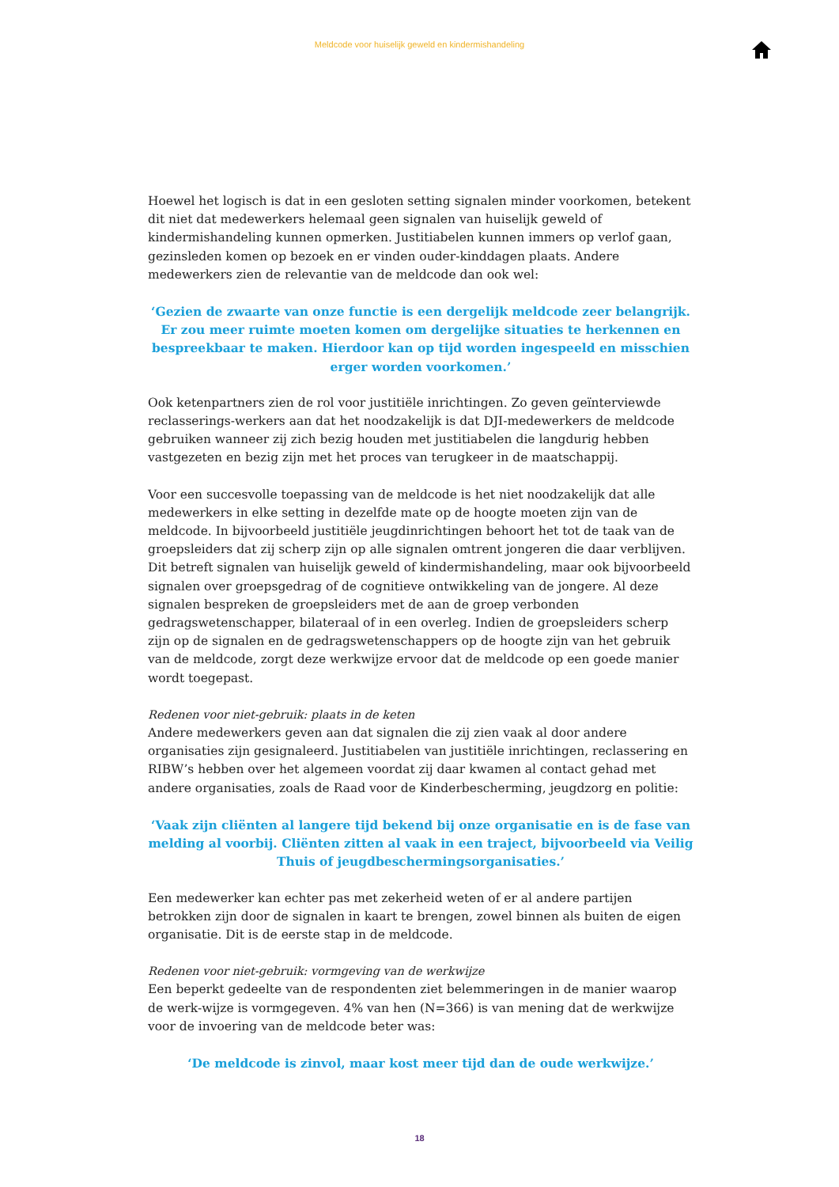Meldcode voor huiselijk geweld en kindermishandeling
Hoewel het logisch is dat in een gesloten setting signalen minder voorkomen, betekent dit niet dat medewerkers helemaal geen signalen van huiselijk geweld of kindermishandeling kunnen opmerken. Justitiabelen kunnen immers op verlof gaan, gezinsleden komen op bezoek en er vinden ouder-kinddagen plaats. Andere medewerkers zien de relevantie van de meldcode dan ook wel:
‘Gezien de zwaarte van onze functie is een dergelijk meldcode zeer belangrijk. Er zou meer ruimte moeten komen om dergelijke situaties te herkennen en bespreekbaar te maken. Hierdoor kan op tijd worden ingespeeld en misschien erger worden voorkomen.’
Ook ketenpartners zien de rol voor justitiële inrichtingen. Zo geven geïnterviewde reclasserings-werkers aan dat het noodzakelijk is dat DJI-medewerkers de meldcode gebruiken wanneer zij zich bezig houden met justitiabelen die langdurig hebben vastgezeten en bezig zijn met het proces van terugkeer in de maatschappij.
Voor een succesvolle toepassing van de meldcode is het niet noodzakelijk dat alle medewerkers in elke setting in dezelfde mate op de hoogte moeten zijn van de meldcode. In bijvoorbeeld justitiële jeugdinrichtingen behoort het tot de taak van de groepsleiders dat zij scherp zijn op alle signalen omtrent jongeren die daar verblijven. Dit betreft signalen van huiselijk geweld of kindermishandeling, maar ook bijvoorbeeld signalen over groepsgedrag of de cognitieve ontwikkeling van de jongere. Al deze signalen bespreken de groepsleiders met de aan de groep verbonden gedragswetenschapper, bilateraal of in een overleg. Indien de groepsleiders scherp zijn op de signalen en de gedragswetenschappers op de hoogte zijn van het gebruik van de meldcode, zorgt deze werkwijze ervoor dat de meldcode op een goede manier wordt toegepast.
Redenen voor niet-gebruik: plaats in de keten
Andere medewerkers geven aan dat signalen die zij zien vaak al door andere organisaties zijn gesignaleerd. Justitiabelen van justitiële inrichtingen, reclassering en RIBW’s hebben over het algemeen voordat zij daar kwamen al contact gehad met andere organisaties, zoals de Raad voor de Kinderbescherming, jeugdzorg en politie:
‘Vaak zijn cliënten al langere tijd bekend bij onze organisatie en is de fase van melding al voorbij. Cliënten zitten al vaak in een traject, bijvoorbeeld via Veilig Thuis of jeugdbeschermingsorganisaties.’
Een medewerker kan echter pas met zekerheid weten of er al andere partijen betrokken zijn door de signalen in kaart te brengen, zowel binnen als buiten de eigen organisatie. Dit is de eerste stap in de meldcode.
Redenen voor niet-gebruik: vormgeving van de werkwijze
Een beperkt gedeelte van de respondenten ziet belemmeringen in de manier waarop de werk-wijze is vormgegeven. 4% van hen (N=366) is van mening dat de werkwijze voor de invoering van de meldcode beter was:
‘De meldcode is zinvol, maar kost meer tijd dan de oude werkwijze.’
18